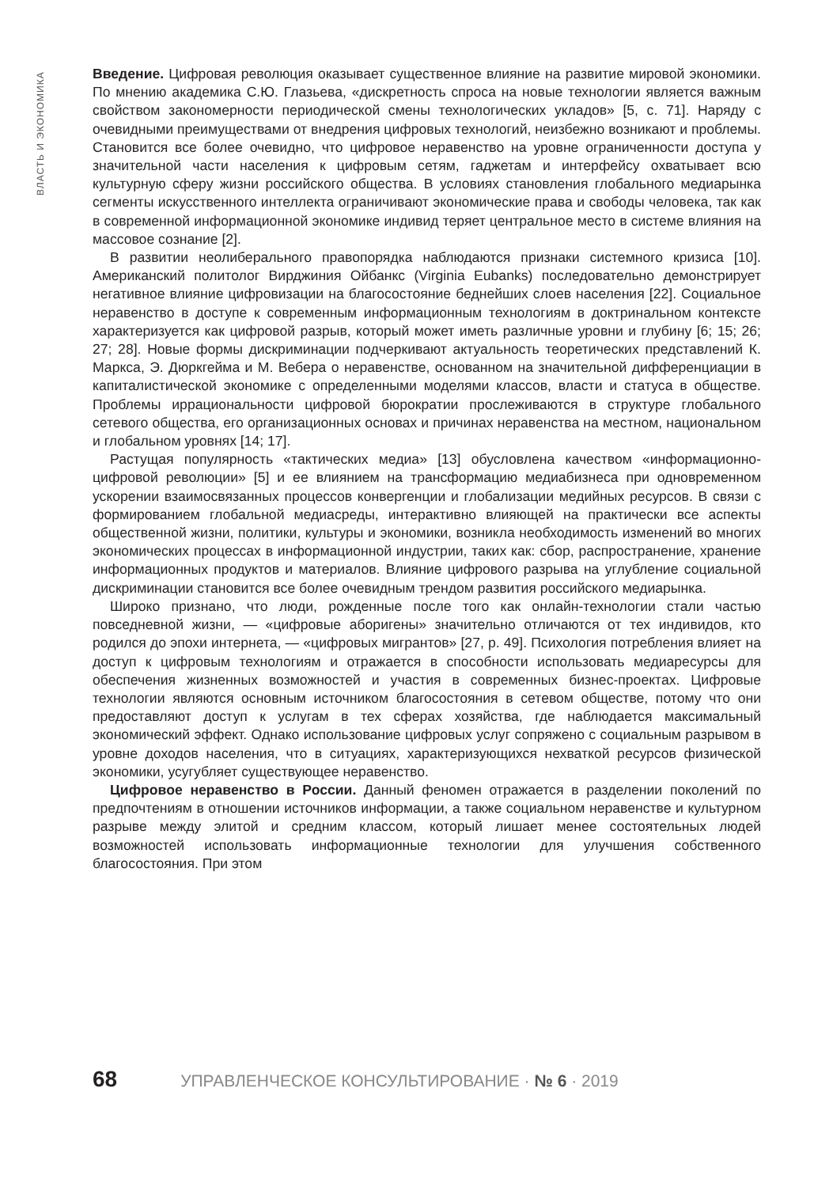ВЛАСТЬ И ЭКОНОМИКА
Введение. Цифровая революция оказывает существенное влияние на развитие мировой экономики. По мнению академика С.Ю. Глазьева, «дискретность спроса на новые технологии является важным свойством закономерности периодической смены технологических укладов» [5, с. 71]. Наряду с очевидными преимуществами от внедрения цифровых технологий, неизбежно возникают и проблемы. Становится все более очевидно, что цифровое неравенство на уровне ограниченности доступа у значительной части населения к цифровым сетям, гаджетам и интерфейсу охватывает всю культурную сферу жизни российского общества. В условиях становления глобального медиарынка сегменты искусственного интеллекта ограничивают экономические права и свободы человека, так как в современной информационной экономике индивид теряет центральное место в системе влияния на массовое сознание [2].
В развитии неолиберального правопорядка наблюдаются признаки системного кризиса [10]. Американский политолог Вирджиния Ойбанкс (Virginia Eubanks) последовательно демонстрирует негативное влияние цифровизации на благосостояние беднейших слоев населения [22]. Социальное неравенство в доступе к современным информационным технологиям в доктринальном контексте характеризуется как цифровой разрыв, который может иметь различные уровни и глубину [6; 15; 26; 27; 28]. Новые формы дискриминации подчеркивают актуальность теоретических представлений К. Маркса, Э. Дюркгейма и М. Вебера о неравенстве, основанном на значительной дифференциации в капиталистической экономике с определенными моделями классов, власти и статуса в обществе. Проблемы иррациональности цифровой бюрократии прослеживаются в структуре глобального сетевого общества, его организационных основах и причинах неравенства на местном, национальном и глобальном уровнях [14; 17].
Растущая популярность «тактических медиа» [13] обусловлена качеством «информационно-цифровой революции» [5] и ее влиянием на трансформацию медиабизнеса при одновременном ускорении взаимосвязанных процессов конвергенции и глобализации медийных ресурсов. В связи с формированием глобальной медиасреды, интерактивно влияющей на практически все аспекты общественной жизни, политики, культуры и экономики, возникла необходимость изменений во многих экономических процессах в информационной индустрии, таких как: сбор, распространение, хранение информационных продуктов и материалов. Влияние цифрового разрыва на углубление социальной дискриминации становится все более очевидным трендом развития российского медиарынка.
Широко признано, что люди, рожденные после того как онлайн-технологии стали частью повседневной жизни, — «цифровые аборигены» значительно отличаются от тех индивидов, кто родился до эпохи интернета, — «цифровых мигрантов» [27, p. 49]. Психология потребления влияет на доступ к цифровым технологиям и отражается в способности использовать медиаресурсы для обеспечения жизненных возможностей и участия в современных бизнес-проектах. Цифровые технологии являются основным источником благосостояния в сетевом обществе, потому что они предоставляют доступ к услугам в тех сферах хозяйства, где наблюдается максимальный экономический эффект. Однако использование цифровых услуг сопряжено с социальным разрывом в уровне доходов населения, что в ситуациях, характеризующихся нехваткой ресурсов физической экономики, усугубляет существующее неравенство.
Цифровое неравенство в России. Данный феномен отражается в разделении поколений по предпочтениям в отношении источников информации, а также социальном неравенстве и культурном разрыве между элитой и средним классом, который лишает менее состоятельных людей возможностей использовать информационные технологии для улучшения собственного благосостояния. При этом
68 УПРАВЛЕНЧЕСКОЕ КОНСУЛЬТИРОВАНИЕ · № 6 · 2019